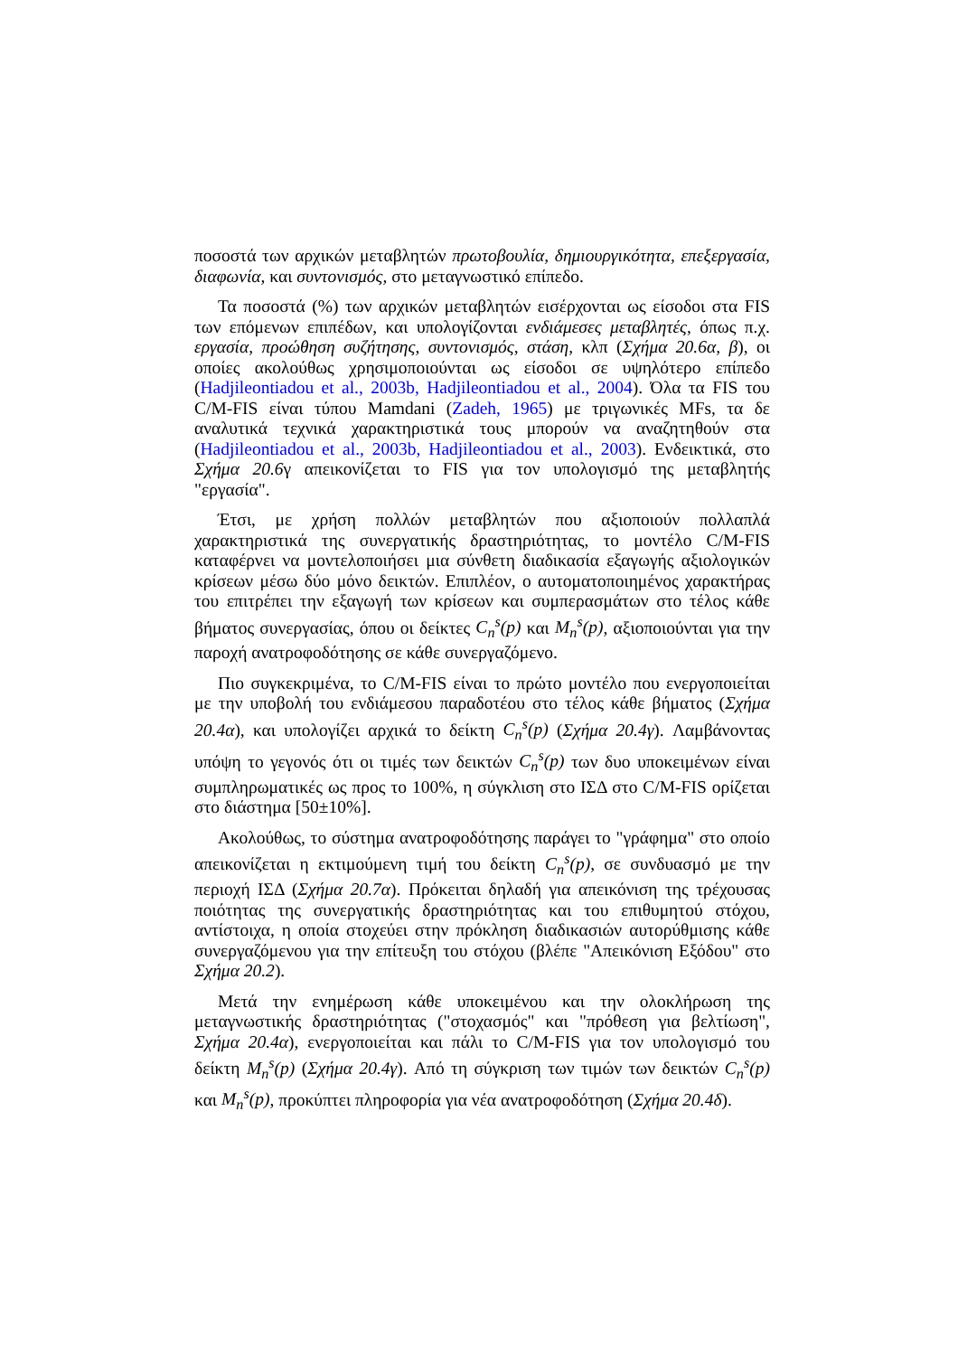ποσοστά των αρχικών μεταβλητών πρωτοβουλία, δημιουργικότητα, επεξεργασία, διαφωνία, και συντονισμός, στο μεταγνωστικό επίπεδο.
Τα ποσοστά (%) των αρχικών μεταβλητών εισέρχονται ως είσοδοι στα FIS των επόμενων επιπέδων, και υπολογίζονται ενδιάμεσες μεταβλητές, όπως π.χ. εργασία, προώθηση συζήτησης, συντονισμός, στάση, κλπ (Σχήμα 20.6α, β), οι οποίες ακολούθως χρησιμοποιούνται ως είσοδοι σε υψηλότερο επίπεδο (Hadjileontiadou et al., 2003b, Hadjileontiadou et al., 2004). Όλα τα FIS του C/M-FIS είναι τύπου Mamdani (Zadeh, 1965) με τριγωνικές MFs, τα δε αναλυτικά τεχνικά χαρακτηριστικά τους μπορούν να αναζητηθούν στα (Hadjileontiadou et al., 2003b, Hadjileontiadou et al., 2003). Ενδεικτικά, στο Σχήμα 20.6γ απεικονίζεται το FIS για τον υπολογισμό της μεταβλητής "εργασία".
Έτσι, με χρήση πολλών μεταβλητών που αξιοποιούν πολλαπλά χαρακτηριστικά της συνεργατικής δραστηριότητας, το μοντέλο C/M-FIS καταφέρνει να μοντελοποιήσει μια σύνθετη διαδικασία εξαγωγής αξιολογικών κρίσεων μέσω δύο μόνο δεικτών. Επιπλέον, ο αυτοματοποιημένος χαρακτήρας του επιτρέπει την εξαγωγή των κρίσεων και συμπερασμάτων στο τέλος κάθε βήματος συνεργασίας, όπου οι δείκτες C<sub>n</sub><sup>s</sup>(p) και M<sub>n</sub><sup>s</sup>(p), αξιοποιούνται για την παροχή ανατροφοδότησης σε κάθε συνεργαζόμενο.
Πιο συγκεκριμένα, το C/M-FIS είναι το πρώτο μοντέλο που ενεργοποιείται με την υποβολή του ενδιάμεσου παραδοτέου στο τέλος κάθε βήματος (Σχήμα 20.4α), και υπολογίζει αρχικά το δείκτη C<sub>n</sub><sup>s</sup>(p) (Σχήμα 20.4γ). Λαμβάνοντας υπόψη το γεγονός ότι οι τιμές των δεικτών C<sub>n</sub><sup>s</sup>(p) των δυο υποκειμένων είναι συμπληρωματικές ως προς το 100%, η σύγκλιση στο ΙΣΔ στο C/M-FIS ορίζεται στο διάστημα [50±10%].
Ακολούθως, το σύστημα ανατροφοδότησης παράγει το "γράφημα" στο οποίο απεικονίζεται η εκτιμούμενη τιμή του δείκτη C<sub>n</sub><sup>s</sup>(p), σε συνδυασμό με την περιοχή ΙΣΔ (Σχήμα 20.7α). Πρόκειται δηλαδή για απεικόνιση της τρέχουσας ποιότητας της συνεργατικής δραστηριότητας και του επιθυμητού στόχου, αντίστοιχα, η οποία στοχεύει στην πρόκληση διαδικασιών αυτορύθμισης κάθε συνεργαζόμενου για την επίτευξη του στόχου (βλέπε "Απεικόνιση Εξόδου" στο Σχήμα 20.2).
Μετά την ενημέρωση κάθε υποκειμένου και την ολοκλήρωση της μεταγνωστικής δραστηριότητας ("στοχασμός" και "πρόθεση για βελτίωση", Σχήμα 20.4α), ενεργοποιείται και πάλι το C/M-FIS για τον υπολογισμό του δείκτη M<sub>n</sub><sup>s</sup>(p) (Σχήμα 20.4γ). Από τη σύγκριση των τιμών των δεικτών C<sub>n</sub><sup>s</sup>(p) και M<sub>n</sub><sup>s</sup>(p), προκύπτει πληροφορία για νέα ανατροφοδότηση (Σχήμα 20.4δ).